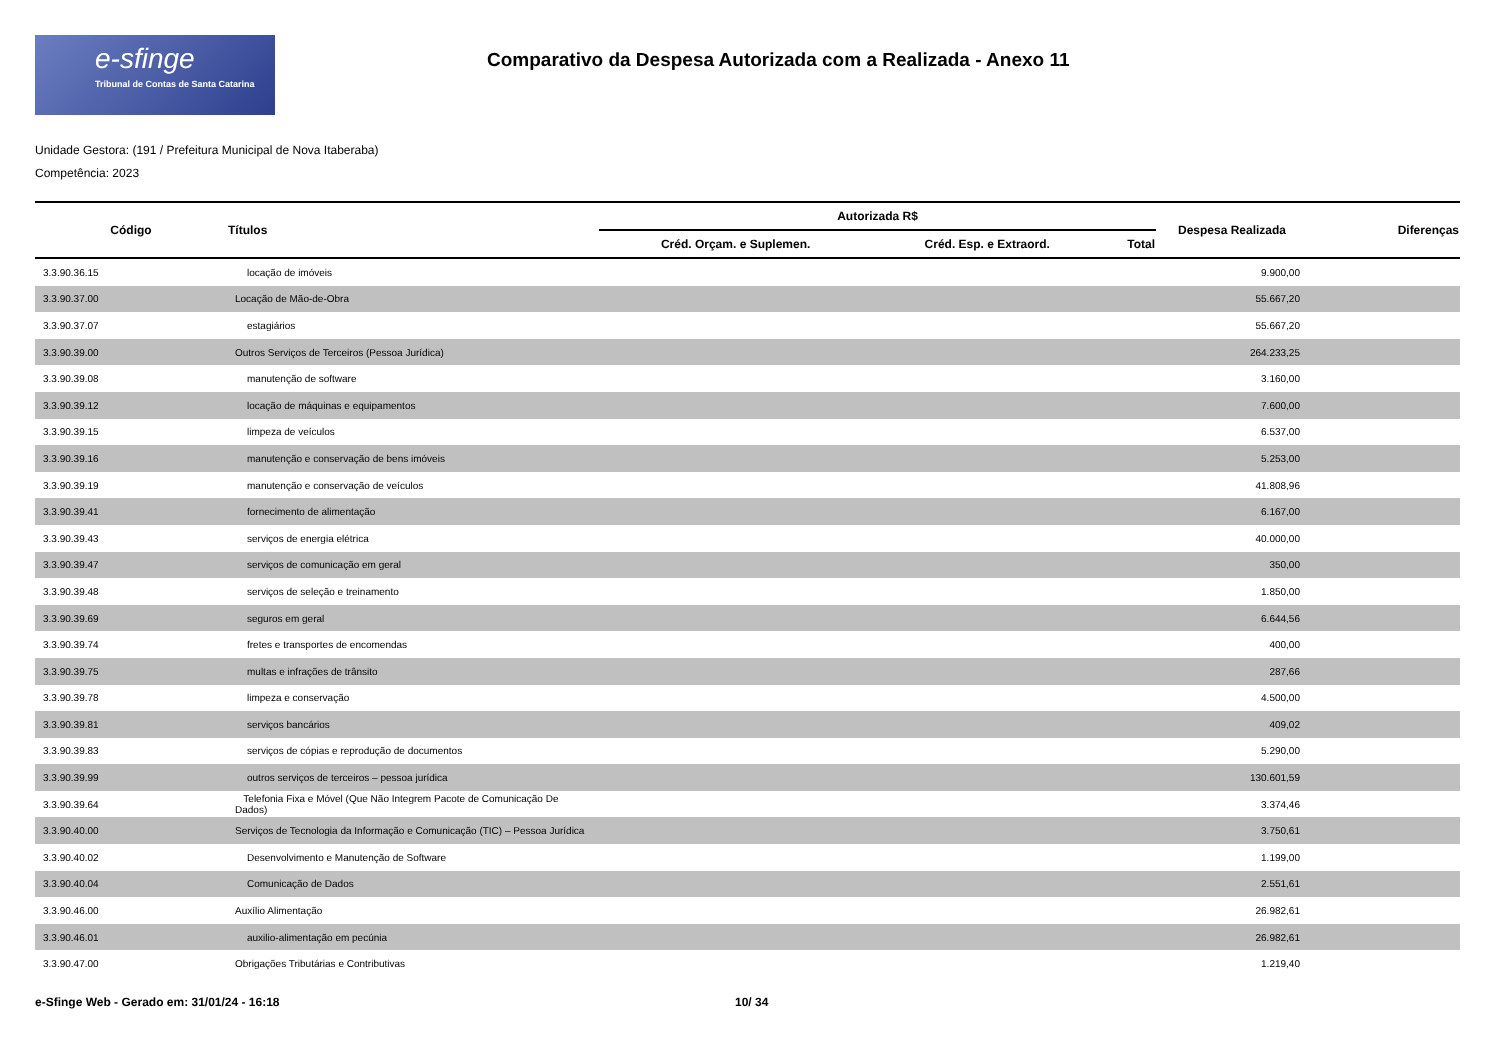e-sfinge
Tribunal de Contas de Santa Catarina
Comparativo da Despesa Autorizada com a Realizada - Anexo 11
Unidade Gestora: (191 / Prefeitura Municipal de Nova Itaberaba)
Competência: 2023
| Código | Títulos | Autorizada R$ | | | Despesa Realizada | Diferenças |
| --- | --- | --- | --- | --- | --- | --- |
| | | Créd. Orçam. e Suplemen. | Créd. Esp. e Extraord. | Total | | |
| 3.3.90.36.15 | locação de imóveis | | | | 9.900,00 | |
| 3.3.90.37.00 | Locação de Mão-de-Obra | | | | 55.667,20 | |
| 3.3.90.37.07 | estagiários | | | | 55.667,20 | |
| 3.3.90.39.00 | Outros Serviços de Terceiros (Pessoa Jurídica) | | | | 264.233,25 | |
| 3.3.90.39.08 | manutenção de software | | | | 3.160,00 | |
| 3.3.90.39.12 | locação de máquinas e equipamentos | | | | 7.600,00 | |
| 3.3.90.39.15 | limpeza de veículos | | | | 6.537,00 | |
| 3.3.90.39.16 | manutenção e conservação de bens imóveis | | | | 5.253,00 | |
| 3.3.90.39.19 | manutenção e conservação de veículos | | | | 41.808,96 | |
| 3.3.90.39.41 | fornecimento de alimentação | | | | 6.167,00 | |
| 3.3.90.39.43 | serviços de energia elétrica | | | | 40.000,00 | |
| 3.3.90.39.47 | serviços de comunicação em geral | | | | 350,00 | |
| 3.3.90.39.48 | serviços de seleção e treinamento | | | | 1.850,00 | |
| 3.3.90.39.69 | seguros em geral | | | | 6.644,56 | |
| 3.3.90.39.74 | fretes e transportes de encomendas | | | | 400,00 | |
| 3.3.90.39.75 | multas e infrações de trânsito | | | | 287,66 | |
| 3.3.90.39.78 | limpeza e conservação | | | | 4.500,00 | |
| 3.3.90.39.81 | serviços bancários | | | | 409,02 | |
| 3.3.90.39.83 | serviços de cópias e reprodução de documentos | | | | 5.290,00 | |
| 3.3.90.39.99 | outros serviços de terceiros – pessoa jurídica | | | | 130.601,59 | |
| 3.3.90.39.64 | Telefonia Fixa e Móvel (Que Não Integrem Pacote de Comunicação De Dados) | | | | 3.374,46 | |
| 3.3.90.40.00 | Serviços de Tecnologia da Informação e Comunicação (TIC) – Pessoa Jurídica | | | | 3.750,61 | |
| 3.3.90.40.02 | Desenvolvimento e Manutenção de Software | | | | 1.199,00 | |
| 3.3.90.40.04 | Comunicação de Dados | | | | 2.551,61 | |
| 3.3.90.46.00 | Auxílio Alimentação | | | | 26.982,61 | |
| 3.3.90.46.01 | auxilio-alimentação em pecúnia | | | | 26.982,61 | |
| 3.3.90.47.00 | Obrigações Tributárias e Contributivas | | | | 1.219,40 | |
e-Sfinge Web - Gerado em: 31/01/24 - 16:18 10/ 34